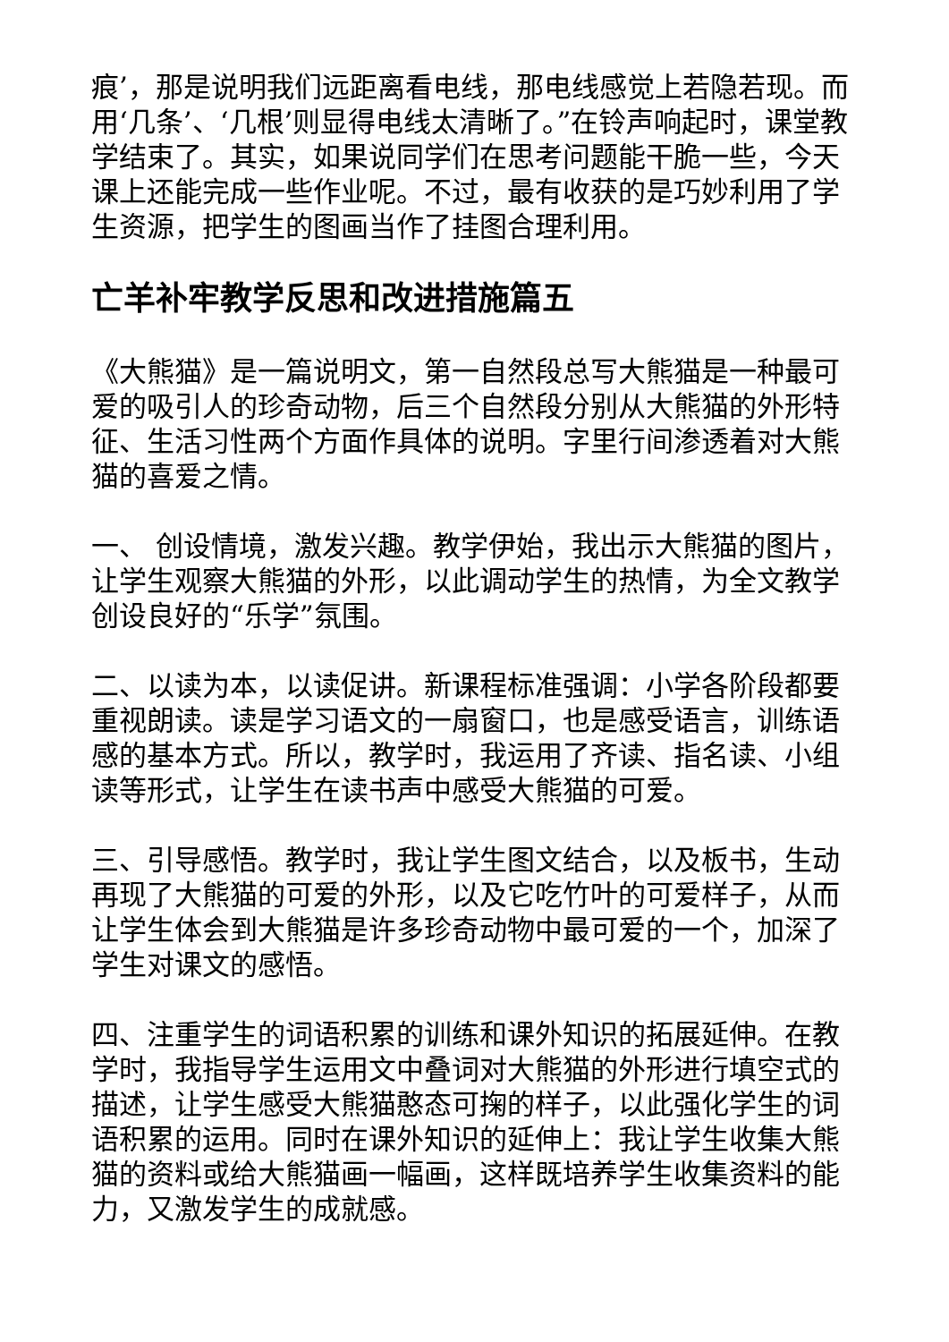痕’，那是说明我们远距离看电线，那电线感觉上若隐若现。而用‘几条’、‘几根’则显得电线太清晰了。”在铃声响起时，课堂教学结束了。其实，如果说同学们在思考问题能干脆一些，今天课上还能完成一些作业呢。不过，最有收获的是巧妙利用了学生资源，把学生的图画当作了挂图合理利用。
亡羊补牢教学反思和改进措施篇五
《大熊猫》是一篇说明文，第一自然段总写大熊猫是一种最可爱的吸引人的珍奇动物，后三个自然段分别从大熊猫的外形特征、生活习性两个方面作具体的说明。字里行间渗透着对大熊猫的喜爱之情。
一、 创设情境，激发兴趣。教学伊始，我出示大熊猫的图片，让学生观察大熊猫的外形，以此调动学生的热情，为全文教学创设良好的“乐学”氛围。
二、以读为本，以读促讲。新课程标准强调：小学各阶段都要重视朗读。读是学习语文的一扇窗口，也是感受语言，训练语感的基本方式。所以，教学时，我运用了齐读、指名读、小组读等形式，让学生在读书声中感受大熊猫的可爱。
三、引导感悟。教学时，我让学生图文结合，以及板书，生动再现了大熊猫的可爱的外形，以及它吃竹叶的可爱样子，从而让学生体会到大熊猫是许多珍奇动物中最可爱的一个，加深了学生对课文的感悟。
四、注重学生的词语积累的训练和课外知识的拓展延伸。在教学时，我指导学生运用文中叠词对大熊猫的外形进行填空式的描述，让学生感受大熊猫憨态可掬的样子，以此强化学生的词语积累的运用。同时在课外知识的延伸上：我让学生收集大熊猫的资料或给大熊猫画一幅画，这样既培养学生收集资料的能力，又激发学生的成就感。